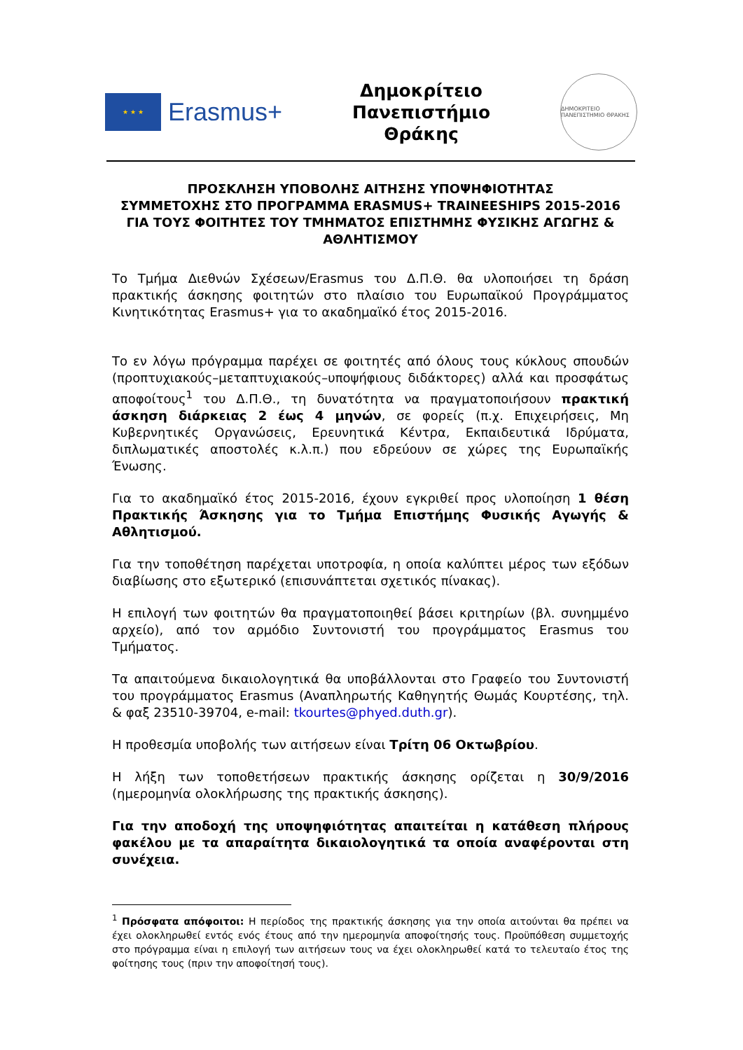★ ★ ★
Erasmus+
Δημοκρίτειο
Πανεπιστήμιο
Θράκης
ΔΗΜΟΚΡΙΤΕΙΟ ΠΑΝΕΠΙΣΤΗΜΙΟ ΘΡΑΚΗΣ
ΠΡΟΣΚΛΗΣΗ ΥΠΟΒΟΛΗΣ ΑΙΤΗΣΗΣ ΥΠΟΨΗΦΙΟΤΗΤΑΣ
ΣΥΜΜΕΤΟΧΗΣ ΣΤΟ ΠΡΟΓΡΑΜΜΑ ERASMUS+ TRAINEESHIPS 2015-2016
ΓΙΑ ΤΟΥΣ ΦΟΙΤΗΤΕΣ ΤΟΥ ΤΜΗΜΑΤΟΣ ΕΠΙΣΤΗΜΗΣ ΦΥΣΙΚΗΣ ΑΓΩΓΗΣ & ΑΘΛΗΤΙΣΜΟΥ
Το Τμήμα Διεθνών Σχέσεων/Erasmus του Δ.Π.Θ. θα υλοποιήσει τη δράση πρακτικής άσκησης φοιτητών στο πλαίσιο του Ευρωπαϊκού Προγράμματος Κινητικότητας Erasmus+ για το ακαδημαϊκό έτος 2015-2016.
Το εν λόγω πρόγραμμα παρέχει σε φοιτητές από όλους τους κύκλους σπουδών (προπτυχιακούς–μεταπτυχιακούς–υποψήφιους διδάκτορες) αλλά και προσφάτως αποφοίτους<sup>1</sup> του Δ.Π.Θ., τη δυνατότητα να πραγματοποιήσουν πρακτική άσκηση διάρκειας 2 έως 4 μηνών, σε φορείς (π.χ. Επιχειρήσεις, Μη Κυβερνητικές Οργανώσεις, Ερευνητικά Κέντρα, Εκπαιδευτικά Ιδρύματα, διπλωματικές αποστολές κ.λ.π.) που εδρεύουν σε χώρες της Ευρωπαϊκής Ένωσης.
Για το ακαδημαϊκό έτος 2015-2016, έχουν εγκριθεί προς υλοποίηση 1 θέση Πρακτικής Άσκησης για το Τμήμα Επιστήμης Φυσικής Αγωγής & Αθλητισμού.
Για την τοποθέτηση παρέχεται υποτροφία, η οποία καλύπτει μέρος των εξόδων διαβίωσης στο εξωτερικό (επισυνάπτεται σχετικός πίνακας).
Η επιλογή των φοιτητών θα πραγματοποιηθεί βάσει κριτηρίων (βλ. συνημμένο αρχείο), από τον αρμόδιο Συντονιστή του προγράμματος Erasmus του Τμήματος.
Τα απαιτούμενα δικαιολογητικά θα υποβάλλονται στο Γραφείο του Συντονιστή του προγράμματος Erasmus (Αναπληρωτής Καθηγητής Θωμάς Κουρτέσης, τηλ. & φαξ 23510-39704, e-mail: tkourtes@phyed.duth.gr).
Η προθεσμία υποβολής των αιτήσεων είναι Τρίτη 06 Οκτωβρίου.
Η λήξη των τοποθετήσεων πρακτικής άσκησης ορίζεται η 30/9/2016 (ημερομηνία ολοκλήρωσης της πρακτικής άσκησης).
Για την αποδοχή της υποψηφιότητας απαιτείται η κατάθεση πλήρους φακέλου με τα απαραίτητα δικαιολογητικά τα οποία αναφέρονται στη συνέχεια.
<sup>1</sup> Πρόσφατα απόφοιτοι: Η περίοδος της πρακτικής άσκησης για την οποία αιτούνται θα πρέπει να έχει ολοκληρωθεί εντός ενός έτους από την ημερομηνία αποφοίτησής τους. Προϋπόθεση συμμετοχής στο πρόγραμμα είναι η επιλογή των αιτήσεων τους να έχει ολοκληρωθεί κατά το τελευταίο έτος της φοίτησης τους (πριν την αποφοίτησή τους).